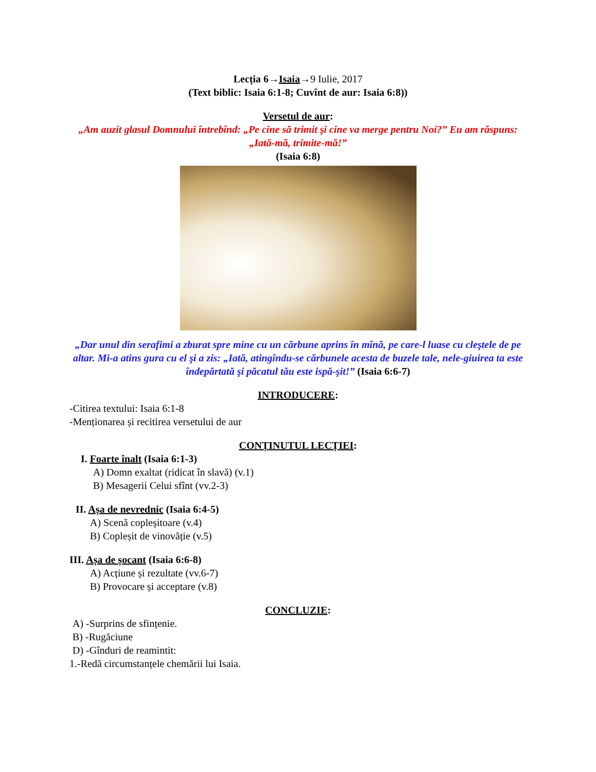Lecția 6→Isaia→9 Iulie, 2017
(Text biblic: Isaia 6:1-8; Cuvînt de aur: Isaia 6:8))
Versetul de aur:
„Am auzit glasul Domnului întrebînd: „Pe cine să trimit şi cine va merge pentru Noi?” Eu am răspuns: „Iată-mă, trimite-mă!”
(Isaia 6:8)
„Dar unul din serafimi a zburat spre mine cu un cărbune aprins în mînă, pe care-l luase cu cleştele de pe altar. Mi-a atins gura cu el şi a zis: „Iată, atingîndu-se cărbunele acesta de buzele tale, nele-giuirea ta este îndepărtată şi păcatul tău este ispă-şit!” (Isaia 6:6-7)
INTRODUCERE:
-Citirea textului: Isaia 6:1-8
-Menționarea și recitirea versetului de aur
CONȚINUTUL LECȚIEI:
I. Foarte înalt (Isaia 6:1-3)
A) Domn exaltat (ridicat în slavă) (v.1)
B) Mesagerii Celui sfînt (vv.2-3)
II. Așa de nevrednic (Isaia 6:4-5)
A) Scenă copleșitoare (v.4)
B) Copleșit de vinovăție (v.5)
III. Așa de șocant (Isaia 6:6-8)
A) Acțiune și rezultate (vv.6-7)
B) Provocare și acceptare (v.8)
CONCLUZIE:
A) -Surprins de sfințenie.
B) -Rugăciune
D) -Gînduri de reamintit:
1.-Redă circumstanțele chemării lui Isaia.